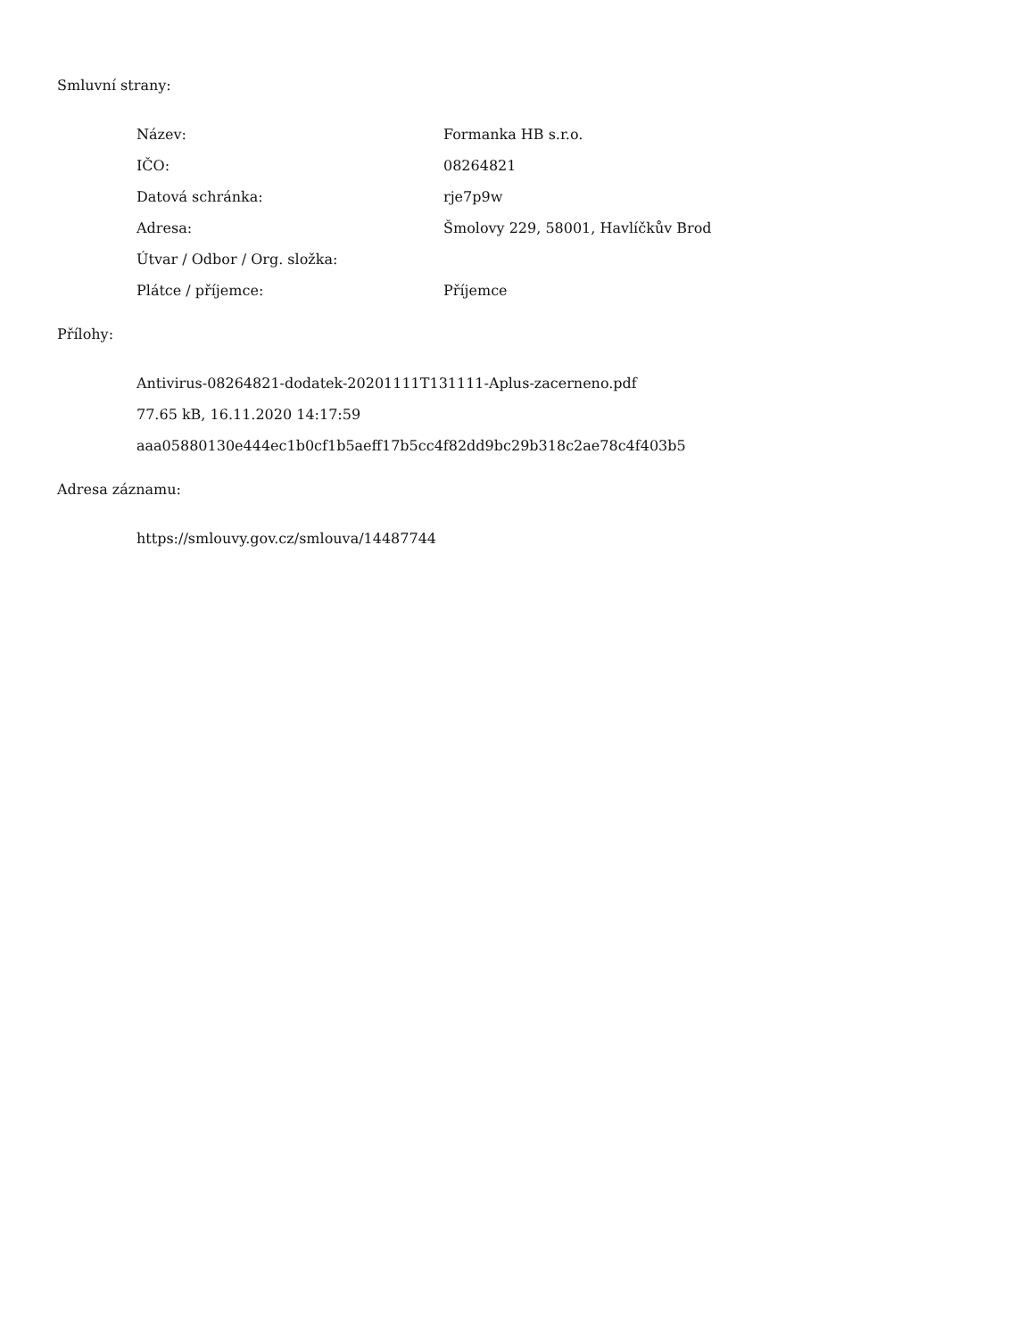Smluvní strany:
| Název: | Formanka HB s.r.o. |
| IČO: | 08264821 |
| Datová schránka: | rje7p9w |
| Adresa: | Šmolovy 229, 58001, Havlíčkův Brod |
| Útvar / Odbor / Org. složka: | |
| Plátce / příjemce: | Příjemce |
Přílohy:
Antivirus-08264821-dodatek-20201111T131111-Aplus-zacerneno.pdf
77.65 kB, 16.11.2020 14:17:59
aaa05880130e444ec1b0cf1b5aeff17b5cc4f82dd9bc29b318c2ae78c4f403b5
Adresa záznamu:
https://smlouvy.gov.cz/smlouva/14487744